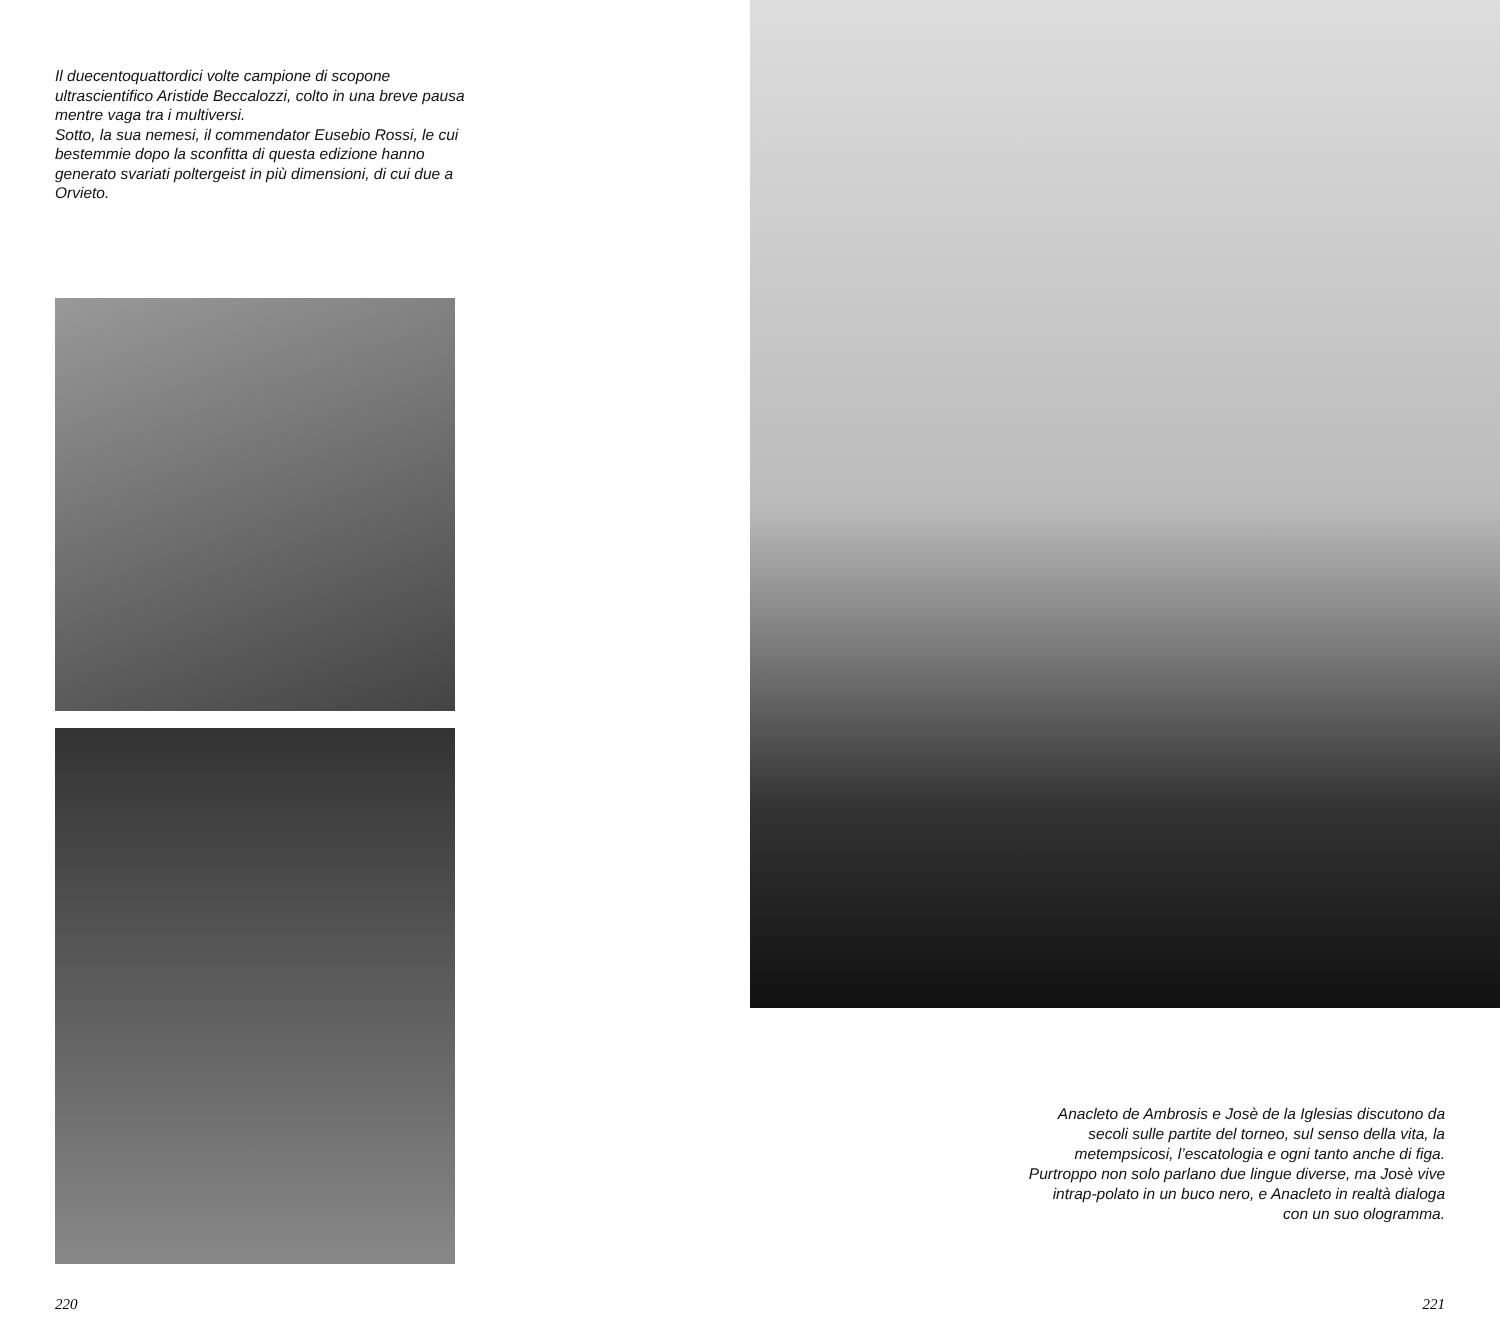Il duecentoquattordici volte campione di scopone ultrascientifico Aristide Beccalozzi, colto in una breve pausa mentre vaga tra i multiversi.
Sotto, la sua nemesi, il commendator Eusebio Rossi, le cui bestemmie dopo la sconfitta di questa edizione hanno generato svariati poltergeist in più dimensioni, di cui due a Orvieto.
220
Anacleto de Ambrosis e Josè de la Iglesias discutono da secoli sulle partite del torneo, sul senso della vita, la metempsicosi, l’escatologia e ogni tanto anche di figa. Purtroppo non solo parlano due lingue diverse, ma Josè vive intrap-polato in un buco nero, e Anacleto in realtà dialoga con un suo ologramma.
221